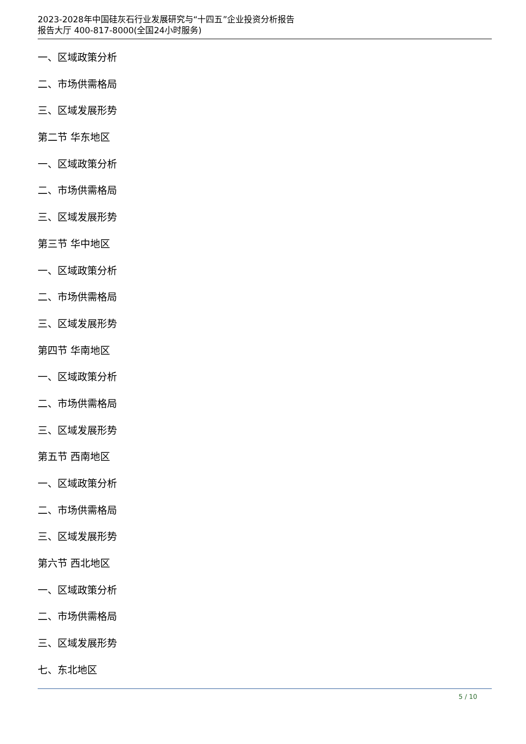2023-2028年中国硅灰石行业发展研究与“十四五”企业投资分析报告
报告大厅 400-817-8000(全国24小时服务)
一、区域政策分析
二、市场供需格局
三、区域发展形势
第二节 华东地区
一、区域政策分析
二、市场供需格局
三、区域发展形势
第三节 华中地区
一、区域政策分析
二、市场供需格局
三、区域发展形势
第四节 华南地区
一、区域政策分析
二、市场供需格局
三、区域发展形势
第五节 西南地区
一、区域政策分析
二、市场供需格局
三、区域发展形势
第六节 西北地区
一、区域政策分析
二、市场供需格局
三、区域发展形势
七、东北地区
5 / 10